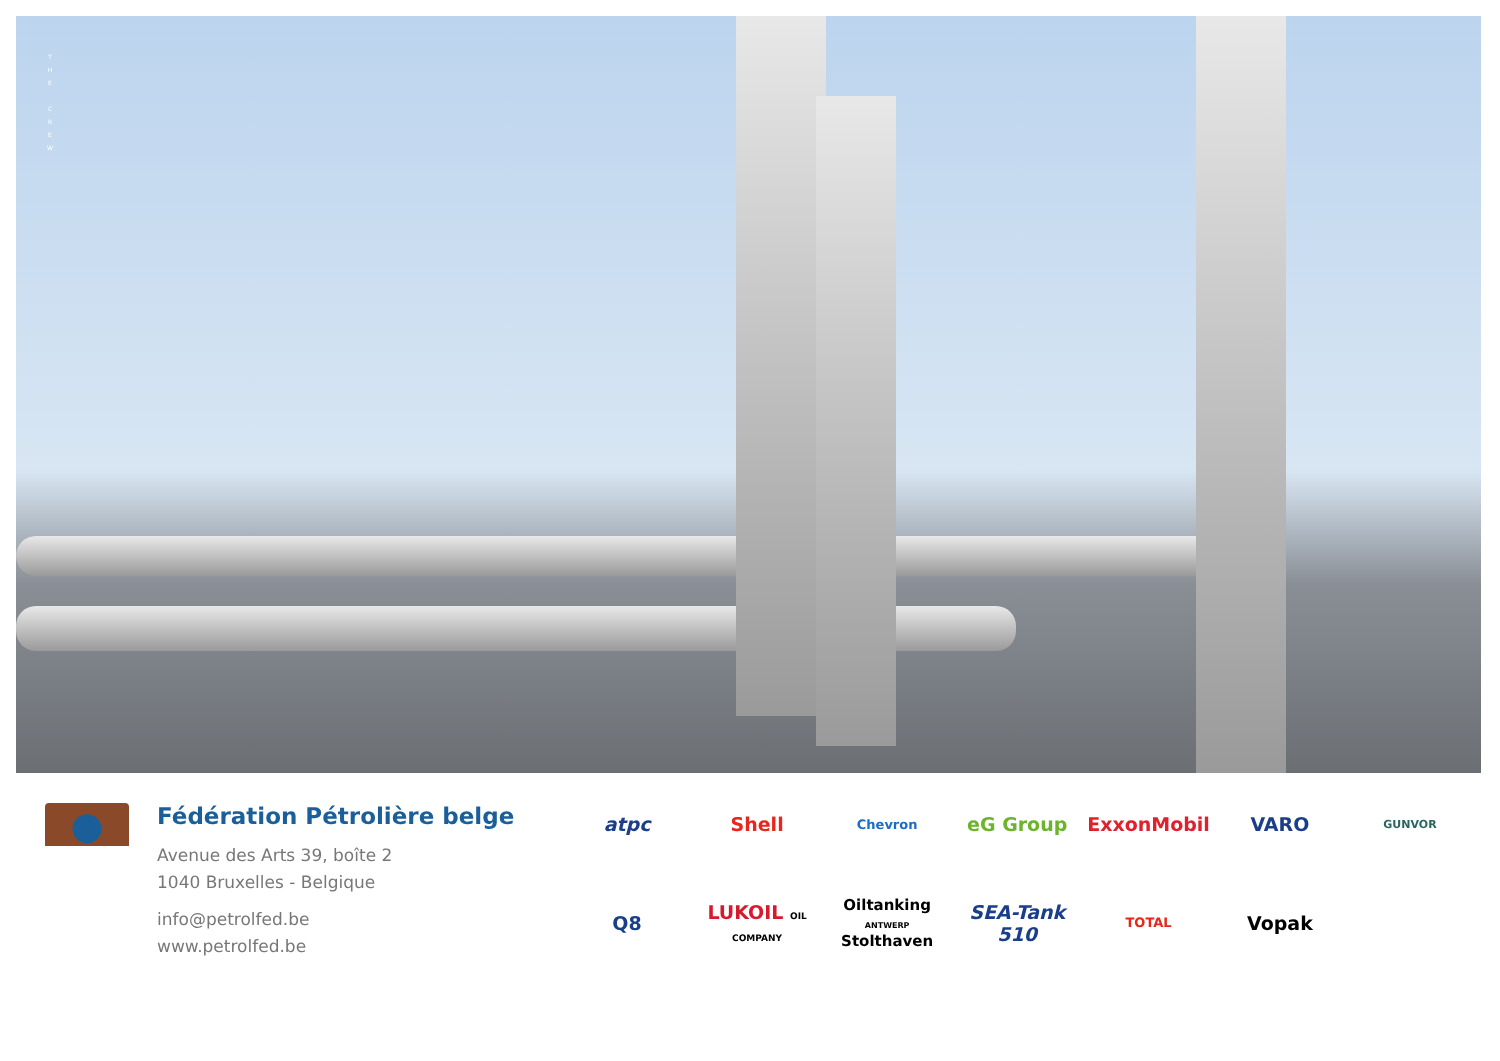T H E
C R E W
Fédération Pétrolière belge
Avenue des Arts 39, boîte 2
1040 Bruxelles - Belgique
info@petrolfed.be
www.petrolfed.be
atpc Shell Chevron eG Group ExxonMobil VARO GUNVOR Q8 LUKOIL OIL COMPANY Oiltanking ANTWERP Stolthaven SEA-Tank 510 TOTAL Vopak